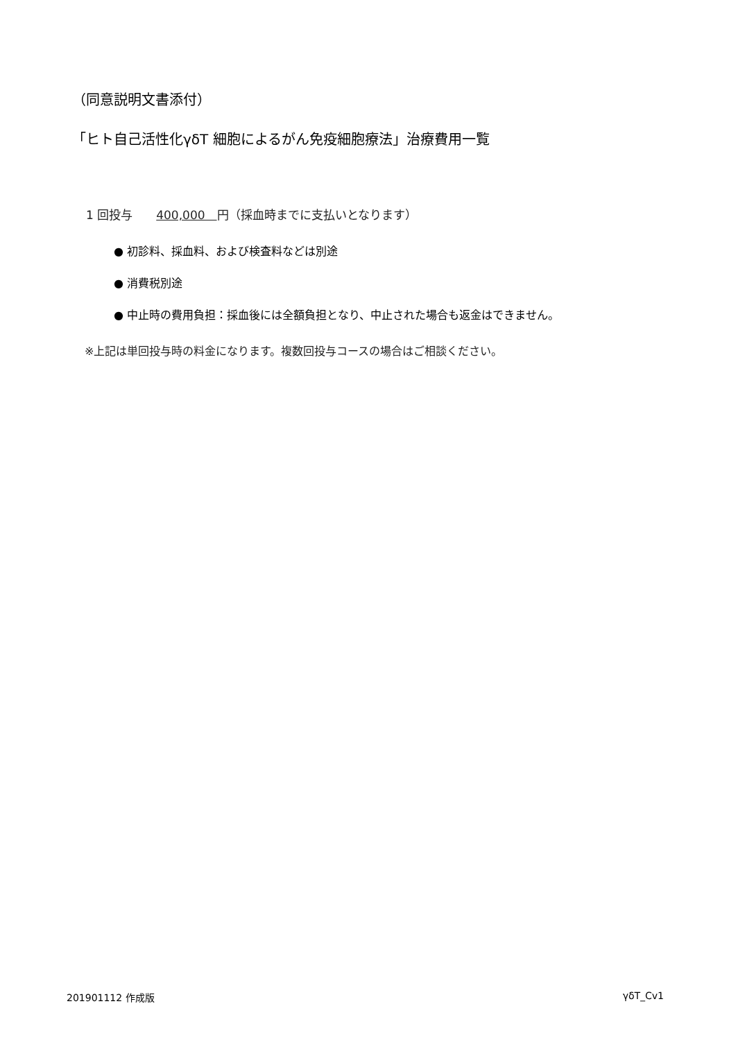（同意説明文書添付）
「ヒト自己活性化γδT 細胞によるがん免疫細胞療法」治療費用一覧
1 回投与　　400,000　円（採血時までに支払いとなります）
● 初診料、採血料、および検査料などは別途
● 消費税別途
● 中止時の費用負担：採血後には全額負担となり、中止された場合も返金はできません。
※上記は単回投与時の料金になります。複数回投与コースの場合はご相談ください。
201901112 作成版 γδT_Cv1